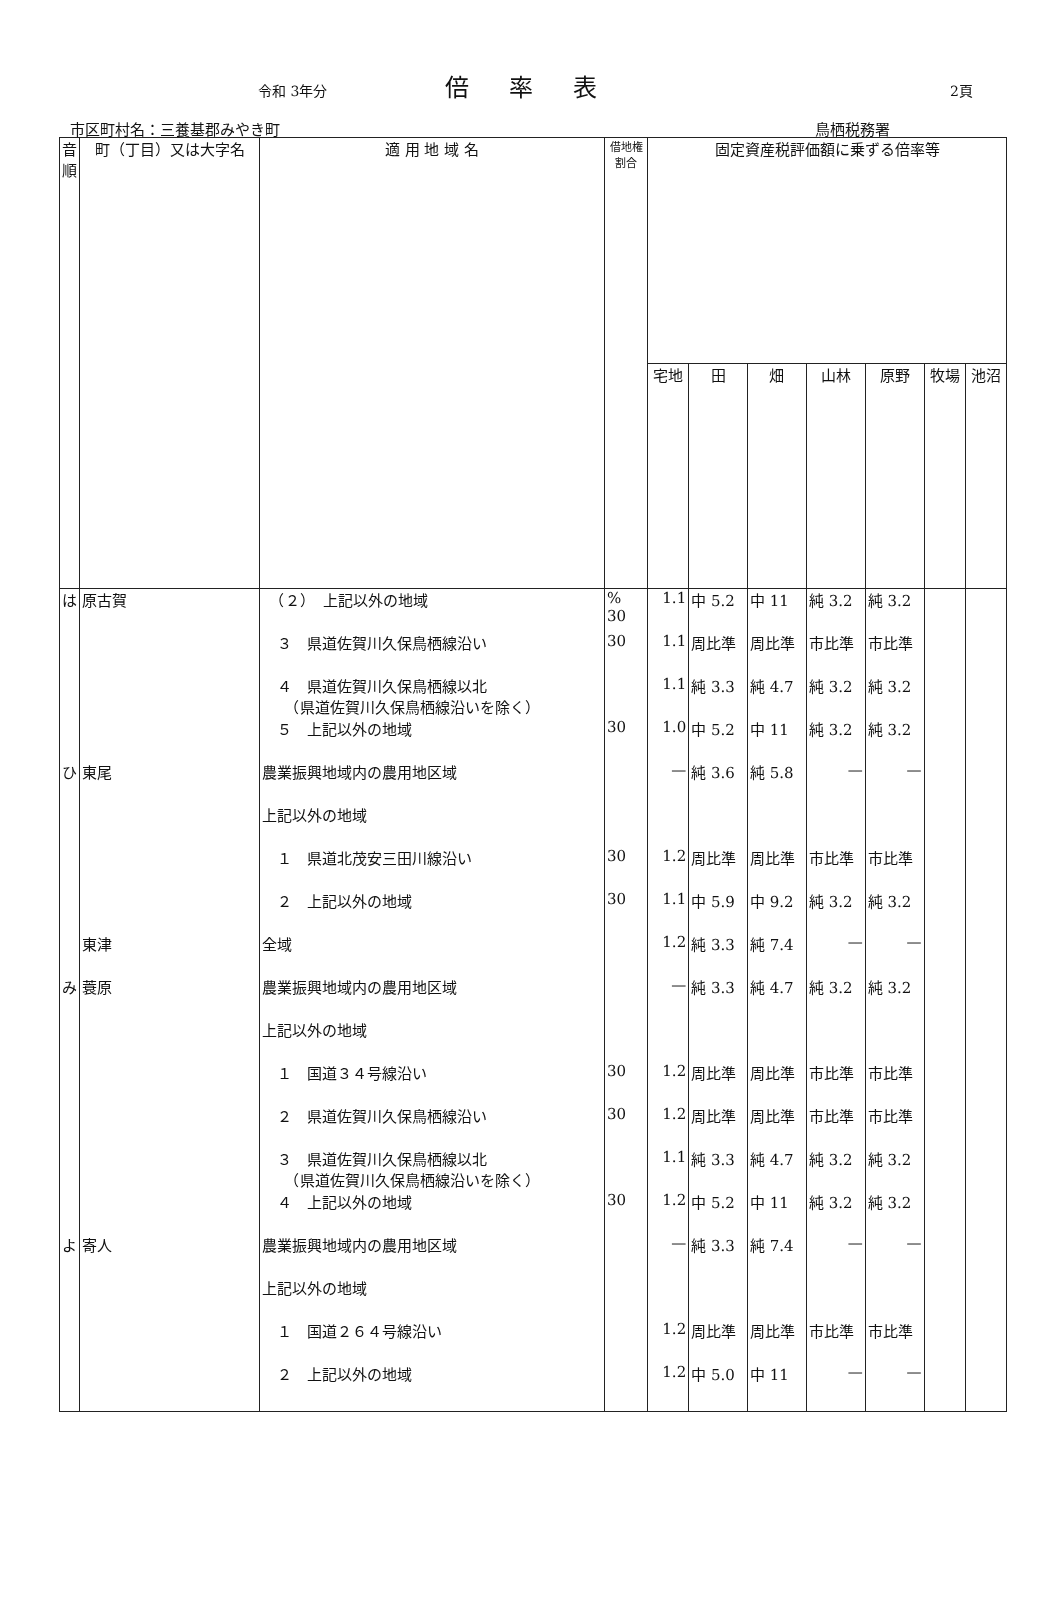令和 3年分 倍率表 2頁
市区町村名：三養基郡みやき町 鳥栖税務署
| 音順 | 町（丁目）又は大字名 | 適 用 地 域 名 | 借地権 割合 | 固定資産税評価額に乗ずる倍率等 | | | | | | |
| --- | --- | --- | --- | --- | --- | --- | --- | --- | --- | --- |
| | | | | 宅地 | 田 | 畑 | 山林 | 原野 | 牧場 | 池沼 |
| は | 原古賀 | （２） 上記以外の地域 | % 30 | 1.1 | 中 5.2 | 中 11 | 純 3.2 | 純 3.2 | | |
| | | ３ 県道佐賀川久保鳥栖線沿い | 30 | 1.1 | 周比準 | 周比準 | 市比準 | 市比準 | | |
| | | ４ 県道佐賀川久保鳥栖線以北 （県道佐賀川久保鳥栖線沿いを除く） | | 1.1 | 純 3.3 | 純 4.7 | 純 3.2 | 純 3.2 | | |
| | | ５ 上記以外の地域 | 30 | 1.0 | 中 5.2 | 中 11 | 純 3.2 | 純 3.2 | | |
| ひ | 東尾 | 農業振興地域内の農用地区域 | | — | 純 3.6 | 純 5.8 | — | — | | |
| | | 上記以外の地域 | | | | | | | | |
| | | １ 県道北茂安三田川線沿い | 30 | 1.2 | 周比準 | 周比準 | 市比準 | 市比準 | | |
| | | ２ 上記以外の地域 | 30 | 1.1 | 中 5.9 | 中 9.2 | 純 3.2 | 純 3.2 | | |
| | 東津 | 全域 | | 1.2 | 純 3.3 | 純 7.4 | — | — | | |
| み | 蓑原 | 農業振興地域内の農用地区域 | | — | 純 3.3 | 純 4.7 | 純 3.2 | 純 3.2 | | |
| | | 上記以外の地域 | | | | | | | | |
| | | １ 国道３４号線沿い | 30 | 1.2 | 周比準 | 周比準 | 市比準 | 市比準 | | |
| | | ２ 県道佐賀川久保鳥栖線沿い | 30 | 1.2 | 周比準 | 周比準 | 市比準 | 市比準 | | |
| | | ３ 県道佐賀川久保鳥栖線以北 （県道佐賀川久保鳥栖線沿いを除く） | | 1.1 | 純 3.3 | 純 4.7 | 純 3.2 | 純 3.2 | | |
| | | ４ 上記以外の地域 | 30 | 1.2 | 中 5.2 | 中 11 | 純 3.2 | 純 3.2 | | |
| よ | 寄人 | 農業振興地域内の農用地区域 | | — | 純 3.3 | 純 7.4 | — | — | | |
| | | 上記以外の地域 | | | | | | | | |
| | | １ 国道２６４号線沿い | | 1.2 | 周比準 | 周比準 | 市比準 | 市比準 | | |
| | | ２ 上記以外の地域 | | 1.2 | 中 5.0 | 中 11 | — | — | | |